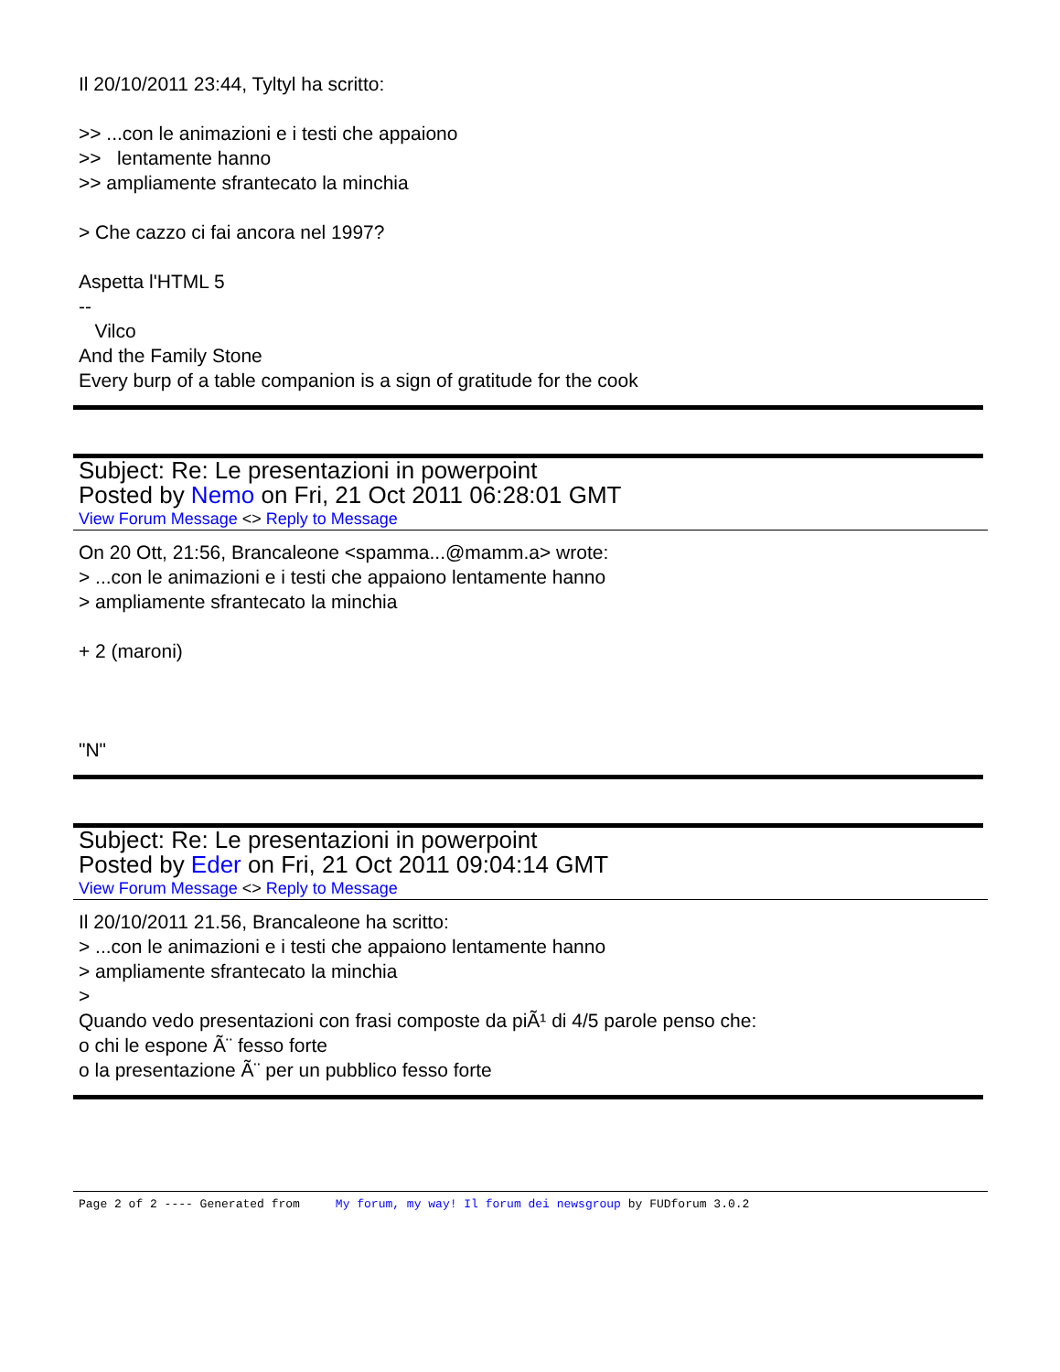Il 20/10/2011 23:44, Tyltyl ha scritto:
>> ...con le animazioni e i testi che appaiono
>> lentamente hanno
>> ampliamente sfrantecato la minchia
> Che cazzo ci fai ancora nel 1997?
Aspetta l'HTML 5
--
Vilco
And the Family Stone
Every burp of a table companion is a sign of gratitude for the cook
Subject: Re: Le presentazioni in powerpoint
Posted by Nemo on Fri, 21 Oct 2011 06:28:01 GMT
View Forum Message <> Reply to Message
On 20 Ott, 21:56, Brancaleone <spamma...@mamm.a> wrote:
> ...con le animazioni e i testi che appaiono lentamente hanno
> ampliamente sfrantecato la minchia
+ 2 (maroni)
"N"
Subject: Re: Le presentazioni in powerpoint
Posted by Eder on Fri, 21 Oct 2011 09:04:14 GMT
View Forum Message <> Reply to Message
Il 20/10/2011 21.56, Brancaleone ha scritto:
> ...con le animazioni e i testi che appaiono lentamente hanno
> ampliamente sfrantecato la minchia
>
Quando vedo presentazioni con frasi composte da piÃ¹ di 4/5 parole penso che:
o chi le espone Ã¨ fesso forte
o la presentazione Ã¨ per un pubblico fesso forte
Page 2 of 2 ---- Generated from My forum, my way! Il forum dei newsgroup by FUDforum 3.0.2